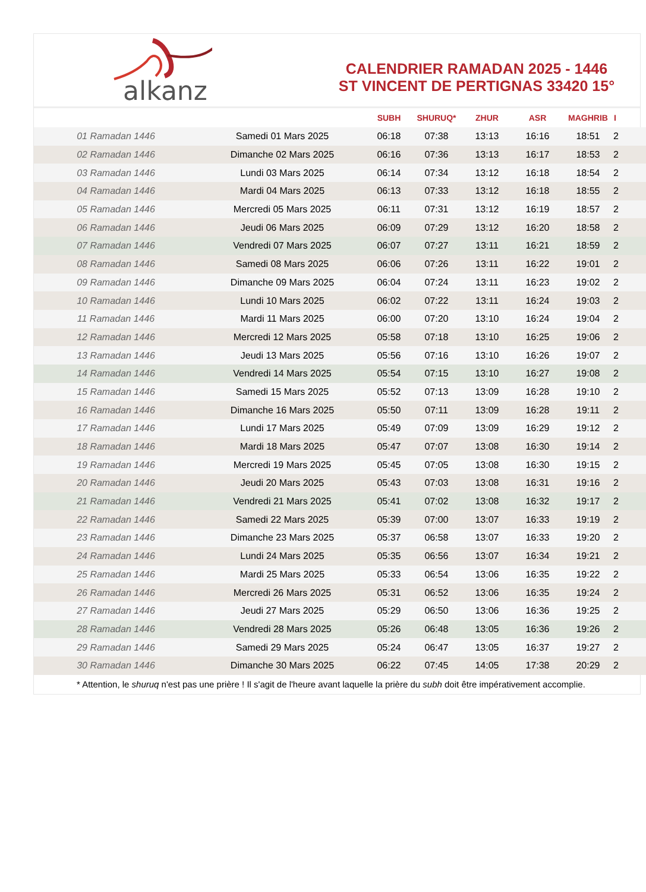alkanz
CALENDRIER RAMADAN 2025 - 1446
ST VINCENT DE PERTIGNAS 33420 15°
| | | SUBH | SHURUQ* | ZHUR | ASR | MAGHRIB | I |
| --- | --- | --- | --- | --- | --- | --- | --- |
| 01 Ramadan 1446 | Samedi 01 Mars 2025 | 06:18 | 07:38 | 13:13 | 16:16 | 18:51 | 2 |
| 02 Ramadan 1446 | Dimanche 02 Mars 2025 | 06:16 | 07:36 | 13:13 | 16:17 | 18:53 | 2 |
| 03 Ramadan 1446 | Lundi 03 Mars 2025 | 06:14 | 07:34 | 13:12 | 16:18 | 18:54 | 2 |
| 04 Ramadan 1446 | Mardi 04 Mars 2025 | 06:13 | 07:33 | 13:12 | 16:18 | 18:55 | 2 |
| 05 Ramadan 1446 | Mercredi 05 Mars 2025 | 06:11 | 07:31 | 13:12 | 16:19 | 18:57 | 2 |
| 06 Ramadan 1446 | Jeudi 06 Mars 2025 | 06:09 | 07:29 | 13:12 | 16:20 | 18:58 | 2 |
| 07 Ramadan 1446 | Vendredi 07 Mars 2025 | 06:07 | 07:27 | 13:11 | 16:21 | 18:59 | 2 |
| 08 Ramadan 1446 | Samedi 08 Mars 2025 | 06:06 | 07:26 | 13:11 | 16:22 | 19:01 | 2 |
| 09 Ramadan 1446 | Dimanche 09 Mars 2025 | 06:04 | 07:24 | 13:11 | 16:23 | 19:02 | 2 |
| 10 Ramadan 1446 | Lundi 10 Mars 2025 | 06:02 | 07:22 | 13:11 | 16:24 | 19:03 | 2 |
| 11 Ramadan 1446 | Mardi 11 Mars 2025 | 06:00 | 07:20 | 13:10 | 16:24 | 19:04 | 2 |
| 12 Ramadan 1446 | Mercredi 12 Mars 2025 | 05:58 | 07:18 | 13:10 | 16:25 | 19:06 | 2 |
| 13 Ramadan 1446 | Jeudi 13 Mars 2025 | 05:56 | 07:16 | 13:10 | 16:26 | 19:07 | 2 |
| 14 Ramadan 1446 | Vendredi 14 Mars 2025 | 05:54 | 07:15 | 13:10 | 16:27 | 19:08 | 2 |
| 15 Ramadan 1446 | Samedi 15 Mars 2025 | 05:52 | 07:13 | 13:09 | 16:28 | 19:10 | 2 |
| 16 Ramadan 1446 | Dimanche 16 Mars 2025 | 05:50 | 07:11 | 13:09 | 16:28 | 19:11 | 2 |
| 17 Ramadan 1446 | Lundi 17 Mars 2025 | 05:49 | 07:09 | 13:09 | 16:29 | 19:12 | 2 |
| 18 Ramadan 1446 | Mardi 18 Mars 2025 | 05:47 | 07:07 | 13:08 | 16:30 | 19:14 | 2 |
| 19 Ramadan 1446 | Mercredi 19 Mars 2025 | 05:45 | 07:05 | 13:08 | 16:30 | 19:15 | 2 |
| 20 Ramadan 1446 | Jeudi 20 Mars 2025 | 05:43 | 07:03 | 13:08 | 16:31 | 19:16 | 2 |
| 21 Ramadan 1446 | Vendredi 21 Mars 2025 | 05:41 | 07:02 | 13:08 | 16:32 | 19:17 | 2 |
| 22 Ramadan 1446 | Samedi 22 Mars 2025 | 05:39 | 07:00 | 13:07 | 16:33 | 19:19 | 2 |
| 23 Ramadan 1446 | Dimanche 23 Mars 2025 | 05:37 | 06:58 | 13:07 | 16:33 | 19:20 | 2 |
| 24 Ramadan 1446 | Lundi 24 Mars 2025 | 05:35 | 06:56 | 13:07 | 16:34 | 19:21 | 2 |
| 25 Ramadan 1446 | Mardi 25 Mars 2025 | 05:33 | 06:54 | 13:06 | 16:35 | 19:22 | 2 |
| 26 Ramadan 1446 | Mercredi 26 Mars 2025 | 05:31 | 06:52 | 13:06 | 16:35 | 19:24 | 2 |
| 27 Ramadan 1446 | Jeudi 27 Mars 2025 | 05:29 | 06:50 | 13:06 | 16:36 | 19:25 | 2 |
| 28 Ramadan 1446 | Vendredi 28 Mars 2025 | 05:26 | 06:48 | 13:05 | 16:36 | 19:26 | 2 |
| 29 Ramadan 1446 | Samedi 29 Mars 2025 | 05:24 | 06:47 | 13:05 | 16:37 | 19:27 | 2 |
| 30 Ramadan 1446 | Dimanche 30 Mars 2025 | 06:22 | 07:45 | 14:05 | 17:38 | 20:29 | 2 |
* Attention, le shuruq n'est pas une prière ! Il s'agit de l'heure avant laquelle la prière du subh doit être impérativement accomplie.